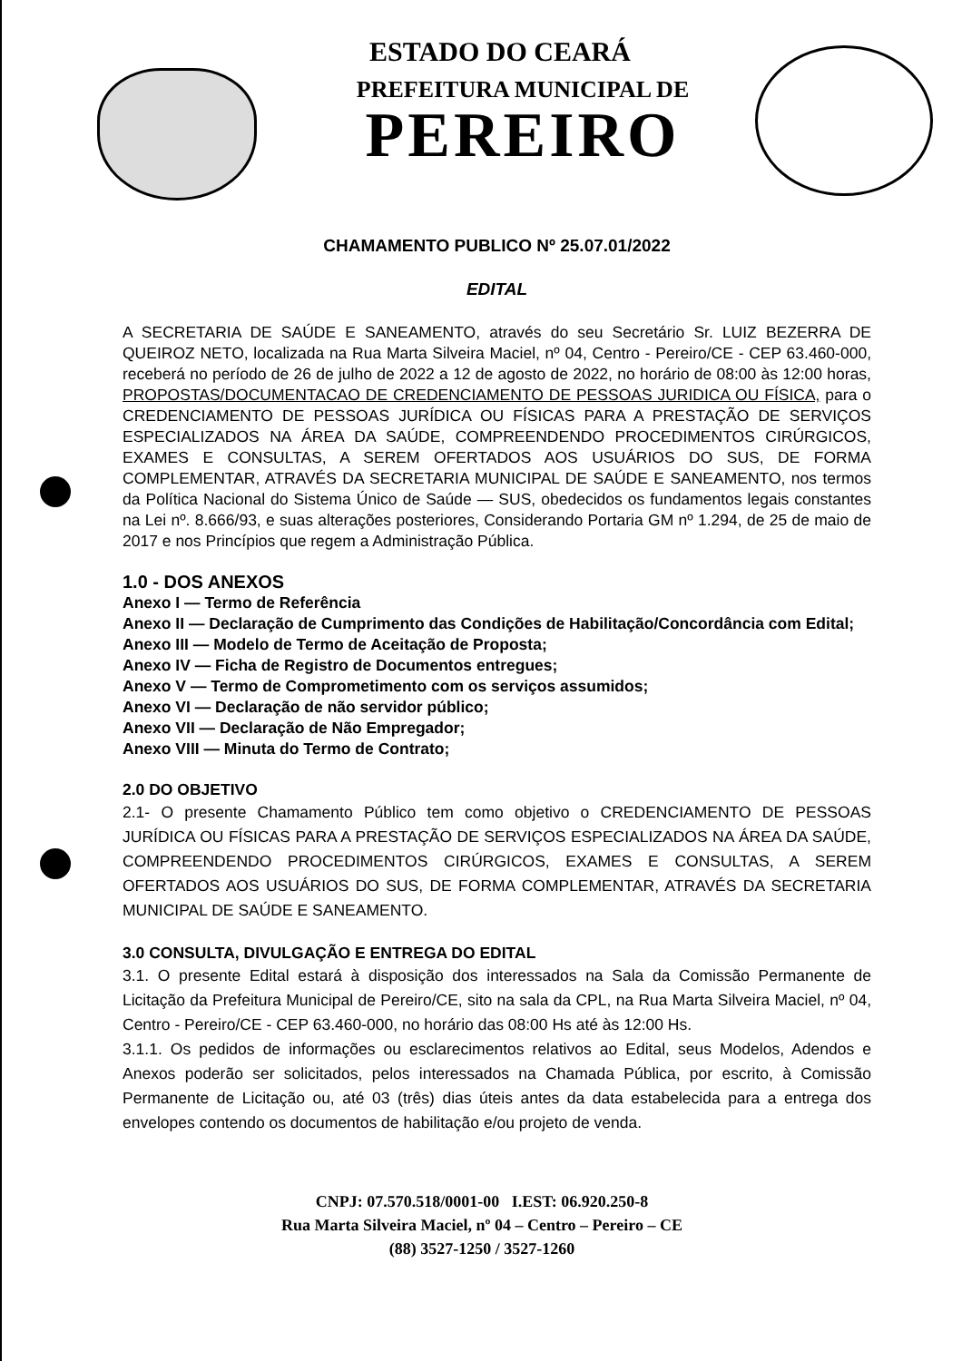ESTADO DO CEARÁ
PREFEITURA MUNICIPAL DE
PEREIRO
CHAMAMENTO PUBLICO Nº 25.07.01/2022
EDITAL
A SECRETARIA DE SAÚDE E SANEAMENTO, através do seu Secretário Sr. LUIZ BEZERRA DE QUEIROZ NETO, localizada na Rua Marta Silveira Maciel, nº 04, Centro - Pereiro/CE - CEP 63.460-000, receberá no período de 26 de julho de 2022 a 12 de agosto de 2022, no horário de 08:00 às 12:00 horas, PROPOSTAS/DOCUMENTACAO DE CREDENCIAMENTO DE PESSOAS JURIDICA OU FÍSICA, para o CREDENCIAMENTO DE PESSOAS JURÍDICA OU FÍSICAS PARA A PRESTAÇÃO DE SERVIÇOS ESPECIALIZADOS NA ÁREA DA SAÚDE, COMPREENDENDO PROCEDIMENTOS CIRÚRGICOS, EXAMES E CONSULTAS, A SEREM OFERTADOS AOS USUÁRIOS DO SUS, DE FORMA COMPLEMENTAR, ATRAVÉS DA SECRETARIA MUNICIPAL DE SAÚDE E SANEAMENTO, nos termos da Política Nacional do Sistema Único de Saúde — SUS, obedecidos os fundamentos legais constantes na Lei nº. 8.666/93, e suas alterações posteriores, Considerando Portaria GM nº 1.294, de 25 de maio de 2017 e nos Princípios que regem a Administração Pública.
1.0 - DOS ANEXOS
Anexo I — Termo de Referência
Anexo II — Declaração de Cumprimento das Condições de Habilitação/Concordância com Edital;
Anexo III — Modelo de Termo de Aceitação de Proposta;
Anexo IV — Ficha de Registro de Documentos entregues;
Anexo V — Termo de Comprometimento com os serviços assumidos;
Anexo VI — Declaração de não servidor público;
Anexo VII — Declaração de Não Empregador;
Anexo VIII — Minuta do Termo de Contrato;
2.0 DO OBJETIVO
2.1- O presente Chamamento Público tem como objetivo o CREDENCIAMENTO DE PESSOAS JURÍDICA OU FÍSICAS PARA A PRESTAÇÃO DE SERVIÇOS ESPECIALIZADOS NA ÁREA DA SAÚDE, COMPREENDENDO PROCEDIMENTOS CIRÚRGICOS, EXAMES E CONSULTAS, A SEREM OFERTADOS AOS USUÁRIOS DO SUS, DE FORMA COMPLEMENTAR, ATRAVÉS DA SECRETARIA MUNICIPAL DE SAÚDE E SANEAMENTO.
3.0 CONSULTA, DIVULGAÇÃO E ENTREGA DO EDITAL
3.1. O presente Edital estará à disposição dos interessados na Sala da Comissão Permanente de Licitação da Prefeitura Municipal de Pereiro/CE, sito na sala da CPL, na Rua Marta Silveira Maciel, nº 04, Centro - Pereiro/CE - CEP 63.460-000, no horário das 08:00 Hs até às 12:00 Hs.
3.1.1. Os pedidos de informações ou esclarecimentos relativos ao Edital, seus Modelos, Adendos e Anexos poderão ser solicitados, pelos interessados na Chamada Pública, por escrito, à Comissão Permanente de Licitação ou, até 03 (três) dias úteis antes da data estabelecida para a entrega dos envelopes contendo os documentos de habilitação e/ou projeto de venda.
CNPJ: 07.570.518/0001-00 I.EST: 06.920.250-8
Rua Marta Silveira Maciel, nº 04 – Centro – Pereiro – CE
(88) 3527-1250 / 3527-1260